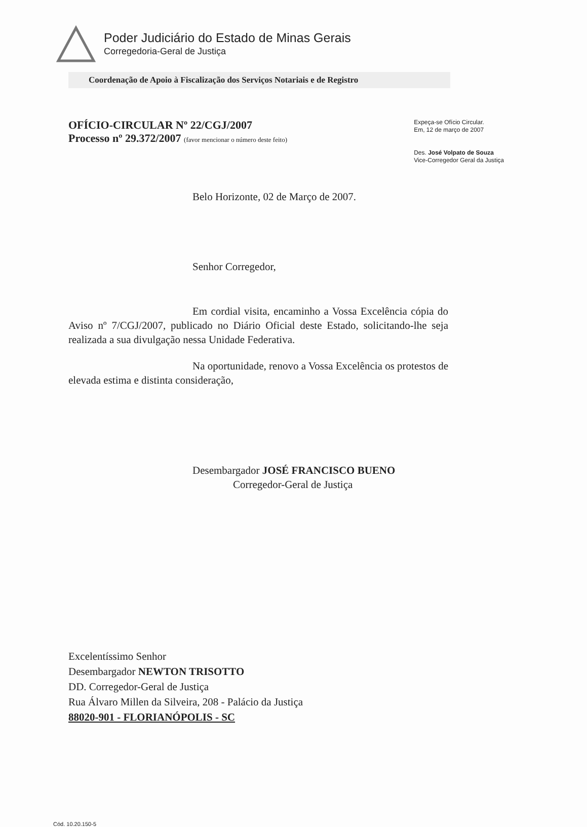Poder Judiciário do Estado de Minas Gerais
Corregedoria-Geral de Justiça
Coordenação de Apoio à Fiscalização dos Serviços Notariais e de Registro
OFÍCIO-CIRCULAR Nº 22/CGJ/2007
Processo nº 29.372/2007 (favor mencionar o número deste feito)
Expeça-se Ofício Circular.
Em, 12 de março de 2007
Des. José Volpato de Souza
Vice-Corregedor Geral da Justiça
Belo Horizonte, 02 de Março de 2007.
Senhor Corregedor,
Em cordial visita, encaminho a Vossa Excelência cópia do Aviso nº 7/CGJ/2007, publicado no Diário Oficial deste Estado, solicitando-lhe seja realizada a sua divulgação nessa Unidade Federativa.
Na oportunidade, renovo a Vossa Excelência os protestos de elevada estima e distinta consideração,
Desembargador JOSÉ FRANCISCO BUENO
Corregedor-Geral de Justiça
Excelentíssimo Senhor
Desembargador NEWTON TRISOTTO
DD. Corregedor-Geral de Justiça
Rua Álvaro Millen da Silveira, 208 - Palácio da Justiça
88020-901 - FLORIANÓPOLIS - SC
Cód. 10.20.150-5